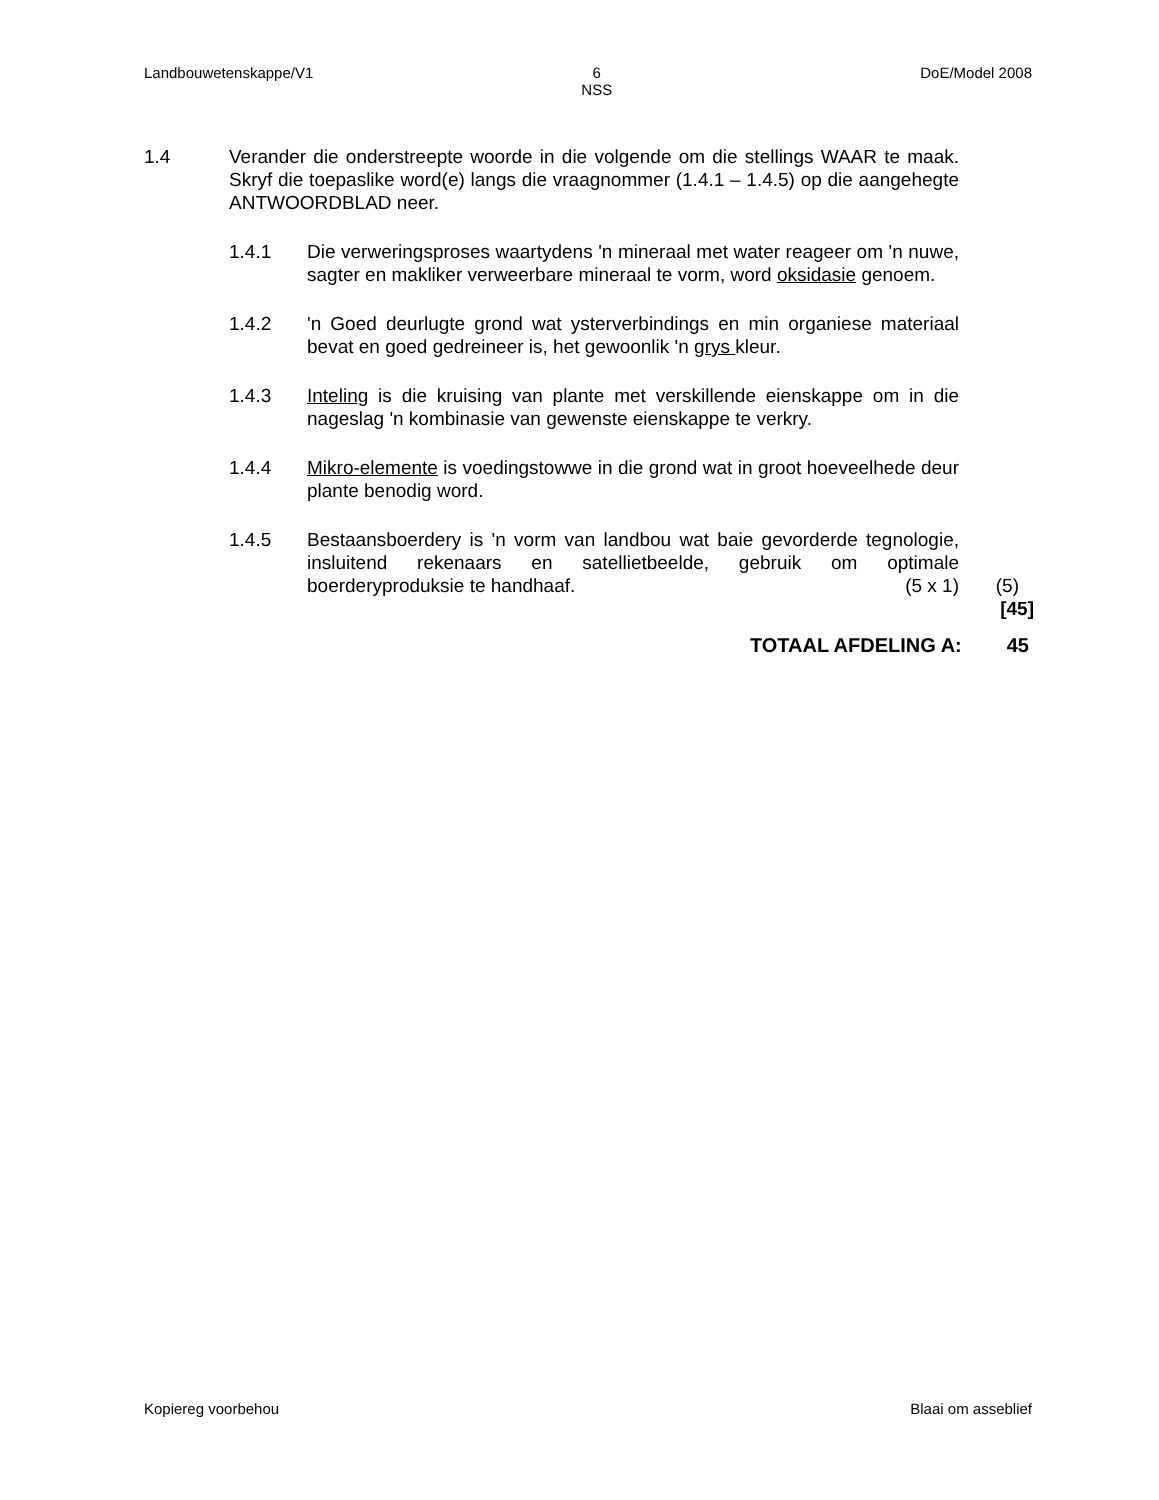Landbouwetenskappe/V1 6
NSS DoE/Model 2008
1.4 Verander die onderstreepte woorde in die volgende om die stellings WAAR te maak. Skryf die toepaslike word(e) langs die vraagnommer (1.4.1 – 1.4.5) op die aangehegte ANTWOORDBLAD neer.
1.4.1 Die verweringsproses waartydens 'n mineraal met water reageer om 'n nuwe, sagter en makliker verweerbare mineraal te vorm, word oksidasie genoem.
1.4.2 'n Goed deurlugte grond wat ysterverbindings en min organiese materiaal bevat en goed gedreineer is, het gewoonlik 'n grys kleur.
1.4.3 Inteling is die kruising van plante met verskillende eienskappe om in die nageslag 'n kombinasie van gewenste eienskappe te verkry.
1.4.4 Mikro-elemente is voedingstowwe in die grond wat in groot hoeveelhede deur plante benodig word.
1.4.5 Bestaansboerdery is 'n vorm van landbou wat baie gevorderde tegnologie, insluitend rekenaars en satellietbeelde, gebruik om optimale boerderyproduksie te handhaaf. (5 x 1)
(5)
[45]
TOTAAL AFDELING A: 45
Kopiereg voorbehou Blaai om asseblief